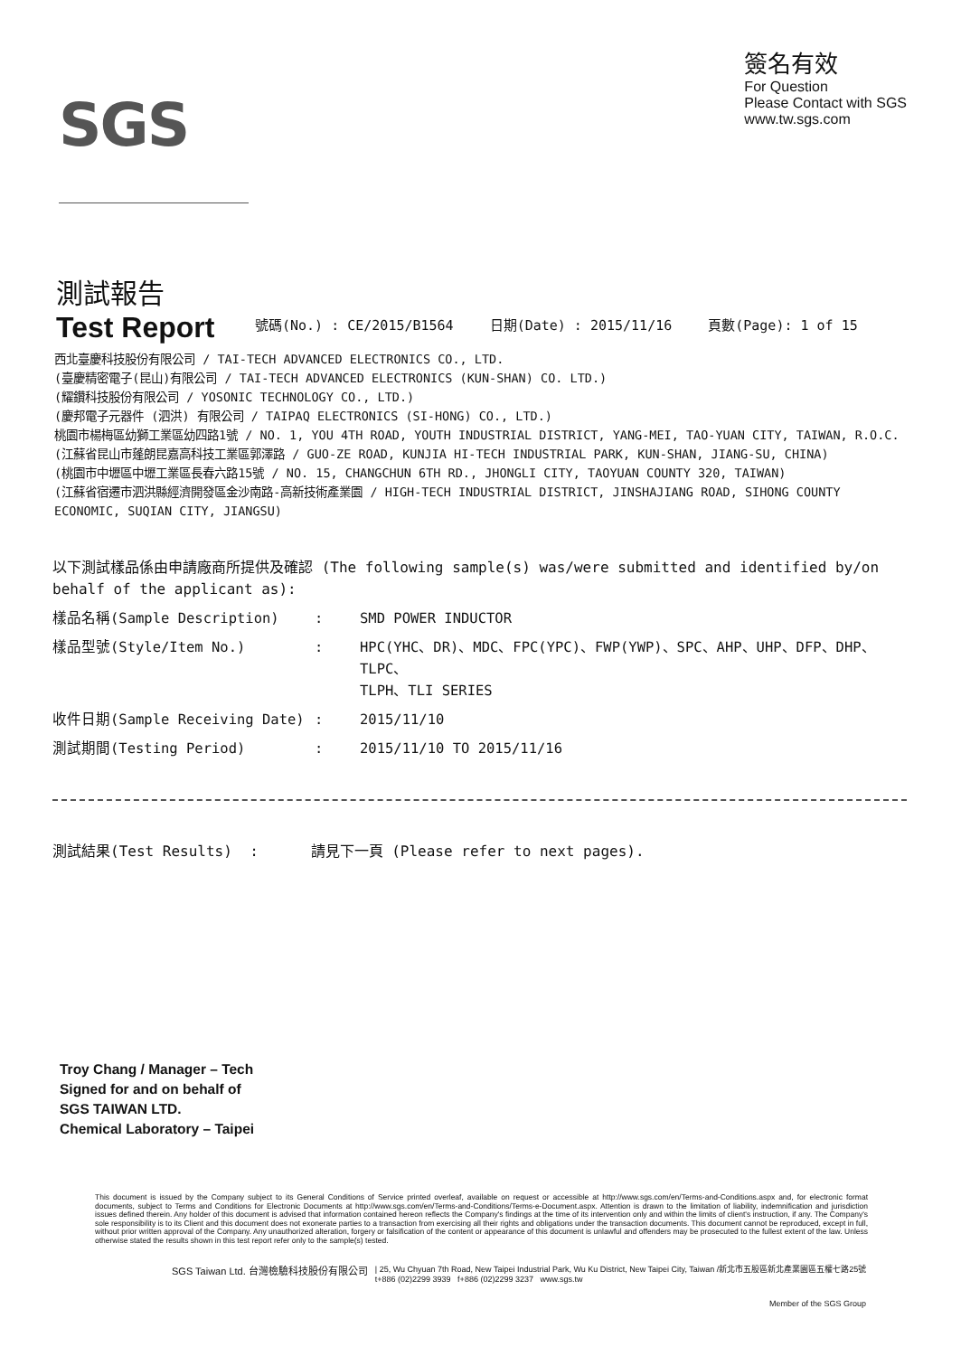SGS
簽名有效
For Question
Please Contact with SGS
www.tw.sgs.com
測試報告
Test Report
號碼(No.) : CE/2015/B1564 日期(Date) : 2015/11/16 頁數(Page): 1 of 15
西北臺慶科技股份有限公司 / TAI-TECH ADVANCED ELECTRONICS CO., LTD.
(臺慶精密電子(昆山)有限公司 / TAI-TECH ADVANCED ELECTRONICS (KUN-SHAN) CO. LTD.)
(耀鑽科技股份有限公司 / YOSONIC TECHNOLOGY CO., LTD.)
(慶邦電子元器件 (泗洪) 有限公司 / TAIPAQ ELECTRONICS (SI-HONG) CO., LTD.)
桃園市楊梅區幼獅工業區幼四路1號 / NO. 1, YOU 4TH ROAD, YOUTH INDUSTRIAL DISTRICT, YANG-MEI, TAO-YUAN CITY, TAIWAN, R.O.C.
(江蘇省昆山市蓬朗昆嘉高科技工業區郭澤路 / GUO-ZE ROAD, KUNJIA HI-TECH INDUSTRIAL PARK, KUN-SHAN, JIANG-SU, CHINA)
(桃園市中壢區中壢工業區長春六路15號 / NO. 15, CHANGCHUN 6TH RD., JHONGLI CITY, TAOYUAN COUNTY 320, TAIWAN)
(江蘇省宿遷市泗洪縣經濟開發區金沙南路-高新技術產業園 / HIGH-TECH INDUSTRIAL DISTRICT, JINSHAJIANG ROAD, SIHONG COUNTY ECONOMIC, SUQIAN CITY, JIANGSU)
以下測試樣品係由申請廠商所提供及確認 (The following sample(s) was/were submitted and identified by/on behalf of the applicant as):
| 樣品名稱(Sample Description) | : | SMD POWER INDUCTOR |
| 樣品型號(Style/Item No.) | : | HPC(YHC、DR)、MDC、FPC(YPC)、FWP(YWP)、SPC、AHP、UHP、DFP、DHP、TLPC、 TLPH、TLI SERIES |
| 收件日期(Sample Receiving Date) | : | 2015/11/10 |
| 測試期間(Testing Period) | : | 2015/11/10 TO 2015/11/16 |
測試結果(Test Results) : 請見下一頁 (Please refer to next pages).
Troy Chang / Manager – Tech
Signed for and on behalf of
SGS TAIWAN LTD.
Chemical Laboratory – Taipei
This document is issued by the Company subject to its General Conditions of Service printed overleaf, available on request or accessible at http://www.sgs.com/en/Terms-and-Conditions.aspx and, for electronic format documents, subject to Terms and Conditions for Electronic Documents at http://www.sgs.com/en/Terms-and-Conditions/Terms-e-Document.aspx. Attention is drawn to the limitation of liability, indemnification and jurisdiction issues defined therein. Any holder of this document is advised that information contained hereon reflects the Company's findings at the time of its intervention only and within the limits of client's instruction, if any. The Company's sole responsibility is to its Client and this document does not exonerate parties to a transaction from exercising all their rights and obligations under the transaction documents. This document cannot be reproduced, except in full, without prior written approval of the Company. Any unauthorized alteration, forgery or falsification of the content or appearance of this document is unlawful and offenders may be prosecuted to the fullest extent of the law. Unless otherwise stated the results shown in this test report refer only to the sample(s) tested.
SGS Taiwan Ltd. 台灣檢驗科技股份有限公司 | 25, Wu Chyuan 7th Road, New Taipei Industrial Park, Wu Ku District, New Taipei City, Taiwan /新北市五股區新北產業園區五權七路25號
t+886 (02)2299 3939 f+886 (02)2299 3237 www.sgs.tw
Member of the SGS Group